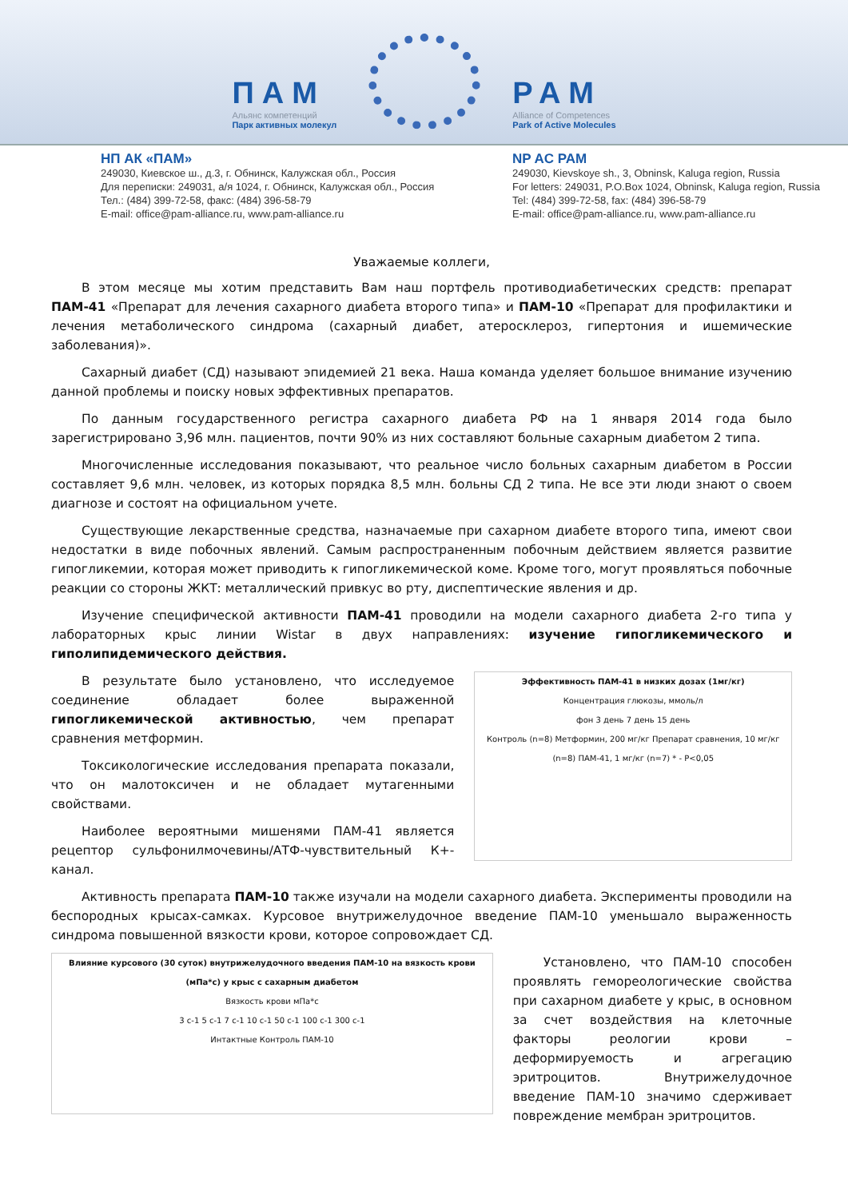ПАМ
Альянс компетенций
Парк активных молекул
PAM
Alliance of Competences
Park of Active Molecules
НП АК «ПАМ»
249030, Киевское ш., д.3, г. Обнинск, Калужская обл., Россия
Для переписки: 249031, а/я 1024, г. Обнинск, Калужская обл., Россия
Тел.: (484) 399-72-58, факс: (484) 396-58-79
E-mail: office@pam-alliance.ru, www.pam-alliance.ru
NP AC PAM
249030, Kievskoye sh., 3, Obninsk, Kaluga region, Russia
For letters: 249031, P.O.Box 1024, Obninsk, Kaluga region, Russia
Tel: (484) 399-72-58, fax: (484) 396-58-79
E-mail: office@pam-alliance.ru, www.pam-alliance.ru
Уважаемые коллеги,
В этом месяце мы хотим представить Вам наш портфель противодиабетических средств: препарат ПАМ-41 «Препарат для лечения сахарного диабета второго типа» и ПАМ-10 «Препарат для профилактики и лечения метаболического синдрома (сахарный диабет, атеросклероз, гипертония и ишемические заболевания)».
Сахарный диабет (СД) называют эпидемией 21 века. Наша команда уделяет большое внимание изучению данной проблемы и поиску новых эффективных препаратов.
По данным государственного регистра сахарного диабета РФ на 1 января 2014 года было зарегистрировано 3,96 млн. пациентов, почти 90% из них составляют больные сахарным диабетом 2 типа.
Многочисленные исследования показывают, что реальное число больных сахарным диабетом в России составляет 9,6 млн. человек, из которых порядка 8,5 млн. больны СД 2 типа. Не все эти люди знают о своем диагнозе и состоят на официальном учете.
Существующие лекарственные средства, назначаемые при сахарном диабете второго типа, имеют свои недостатки в виде побочных явлений. Самым распространенным побочным действием является развитие гипогликемии, которая может приводить к гипогликемической коме. Кроме того, могут проявляться побочные реакции со стороны ЖКТ: металлический привкус во рту, диспептические явления и др.
Изучение специфической активности ПАМ-41 проводили на модели сахарного диабета 2-го типа у лабораторных крыс линии Wistar в двух направлениях: изучение гипогликемического и гиполипидемического действия.
В результате было установлено, что исследуемое соединение обладает более выраженной гипогликемической активностью, чем препарат сравнения метформин.
Токсикологические исследования препарата показали, что он малотоксичен и не обладает мутагенными свойствами.
Наиболее вероятными мишенями ПАМ-41 является рецептор сульфонилмочевины/АТФ-чувствительный К+-канал.
Эффективность ПАМ-41 в низких дозах (1мг/кг)
Концентрация глюкозы, ммоль/л
фон 3 день 7 день 15 день
Контроль (n=8) Метформин, 200 мг/кг Препарат сравнения, 10 мг/кг (n=8) ПАМ-41, 1 мг/кг (n=7) * - P<0,05
Активность препарата ПАМ-10 также изучали на модели сахарного диабета. Эксперименты проводили на беспородных крысах-самках. Курсовое внутрижелудочное введение ПАМ-10 уменьшало выраженность синдрома повышенной вязкости крови, которое сопровождает СД.
Влияние курсового (30 суток) внутрижелудочного введения ПАМ-10 на вязкость крови (мПа*с) у крыс с сахарным диабетом
Вязкость крови мПа*с
3 с-1 5 с-1 7 с-1 10 с-1 50 с-1 100 с-1 300 с-1
Интактные Контроль ПАМ-10
Установлено, что ПАМ-10 способен проявлять гемореологические свойства при сахарном диабете у крыс, в основном за счет воздействия на клеточные факторы реологии крови – деформируемость и агрегацию эритроцитов. Внутрижелудочное введение ПАМ-10 значимо сдерживает повреждение мембран эритроцитов.